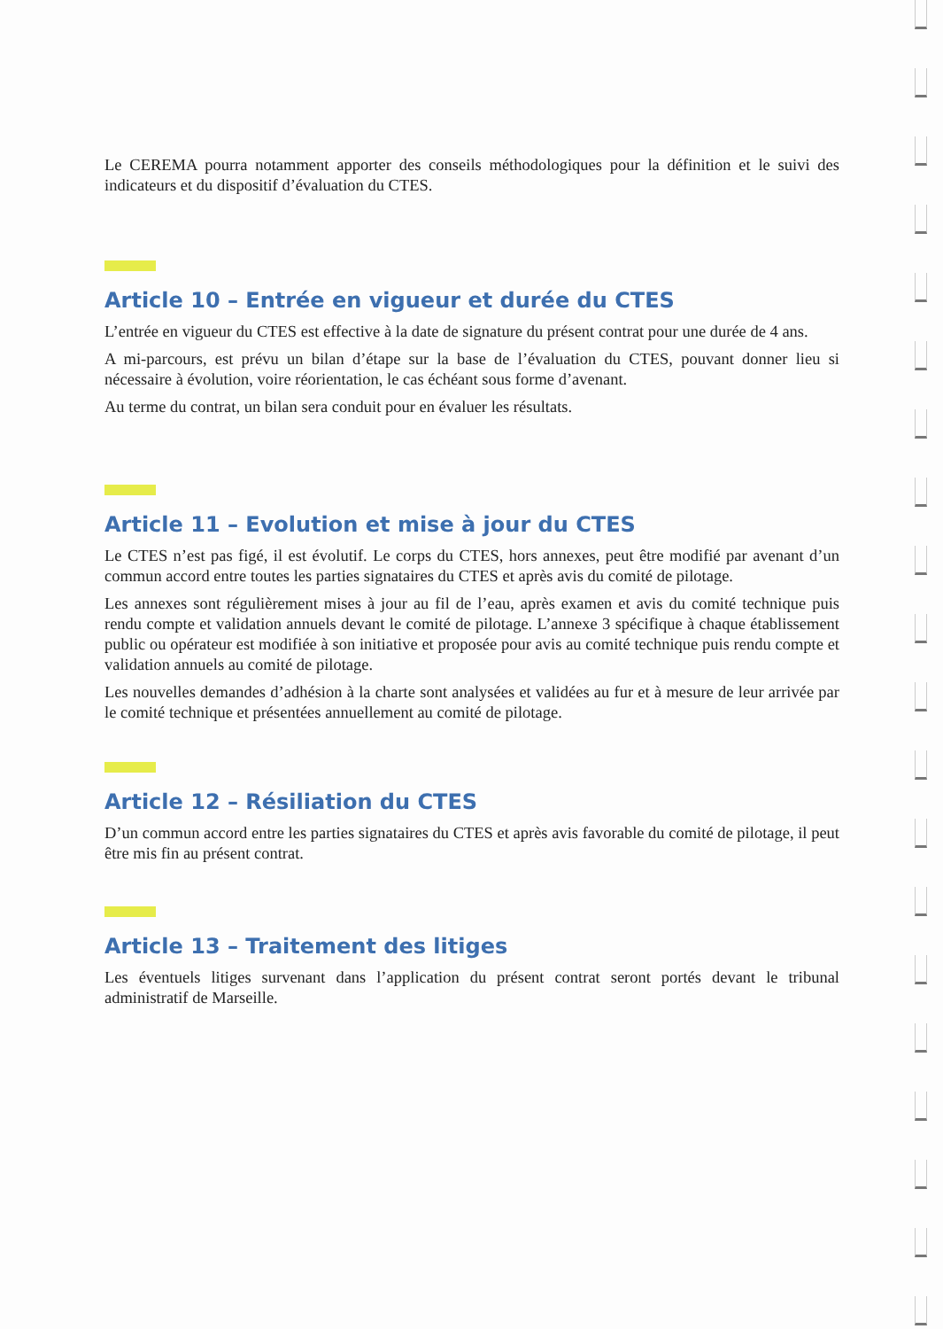Le CEREMA pourra notamment apporter des conseils méthodologiques pour la définition et le suivi des indicateurs et du dispositif d’évaluation du CTES.
Article 10 – Entrée en vigueur et durée du CTES
L’entrée en vigueur du CTES est effective à la date de signature du présent contrat pour une durée de 4 ans.
A mi-parcours, est prévu un bilan d’étape sur la base de l’évaluation du CTES, pouvant donner lieu si nécessaire à évolution, voire réorientation, le cas échéant sous forme d’avenant.
Au terme du contrat, un bilan sera conduit pour en évaluer les résultats.
Article 11 – Evolution et mise à jour du CTES
Le CTES n’est pas figé, il est évolutif. Le corps du CTES, hors annexes, peut être modifié par avenant d’un commun accord entre toutes les parties signataires du CTES et après avis du comité de pilotage.
Les annexes sont régulièrement mises à jour au fil de l’eau, après examen et avis du comité technique puis rendu compte et validation annuels devant le comité de pilotage. L’annexe 3 spécifique à chaque établissement public ou opérateur est modifiée à son initiative et proposée pour avis au comité technique puis rendu compte et validation annuels au comité de pilotage.
Les nouvelles demandes d’adhésion à la charte sont analysées et validées au fur et à mesure de leur arrivée par le comité technique et présentées annuellement au comité de pilotage.
Article 12 – Résiliation du CTES
D’un commun accord entre les parties signataires du CTES et après avis favorable du comité de pilotage, il peut être mis fin au présent contrat.
Article 13 – Traitement des litiges
Les éventuels litiges survenant dans l’application du présent contrat seront portés devant le tribunal administratif de Marseille.